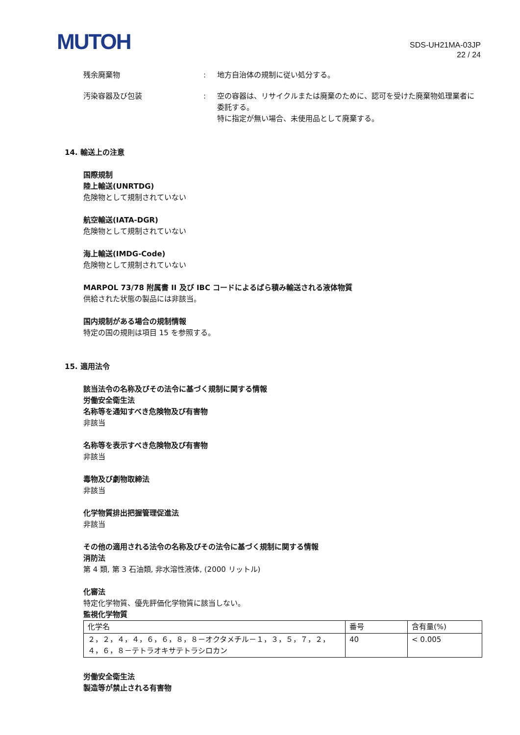MUTOH
SDS-UH21MA-03JP
22 / 24
残余廃棄物 : 地方自治体の規制に従い処分する。
汚染容器及び包装 : 空の容器は、リサイクルまたは廃棄のために、認可を受けた廃棄物処理業者に委託する。
特に指定が無い場合、未使用品として廃棄する。
14. 輸送上の注意
国際規制
陸上輸送(UNRTDG)
危険物として規制されていない
航空輸送(IATA-DGR)
危険物として規制されていない
海上輸送(IMDG-Code)
危険物として規制されていない
MARPOL 73/78 附属書 II 及び IBC コードによるばら積み輸送される液体物質
供給された状態の製品には非該当。
国内規制がある場合の規制情報
特定の国の規則は項目 15 を参照する。
15. 適用法令
該当法令の名称及びその法令に基づく規制に関する情報
労働安全衛生法
名称等を通知すべき危険物及び有害物
非該当
名称等を表示すべき危険物及び有害物
非該当
毒物及び劇物取締法
非該当
化学物質排出把握管理促進法
非該当
その他の適用される法令の名称及びその法令に基づく規制に関する情報
消防法
第 4 類, 第 3 石油類, 非水溶性液体, (2000 リットル)
化審法
特定化学物質、優先評価化学物質に該当しない。
監視化学物質
| 化学名 | 番号 | 含有量(%) |
| --- | --- | --- |
| ２，２，４，４，６，６，８，８－オクタメチル－１，３，５，７，２，４，６，８－テトラオキサテトラシロカン | 40 | < 0.005 |
労働安全衛生法
製造等が禁止される有害物